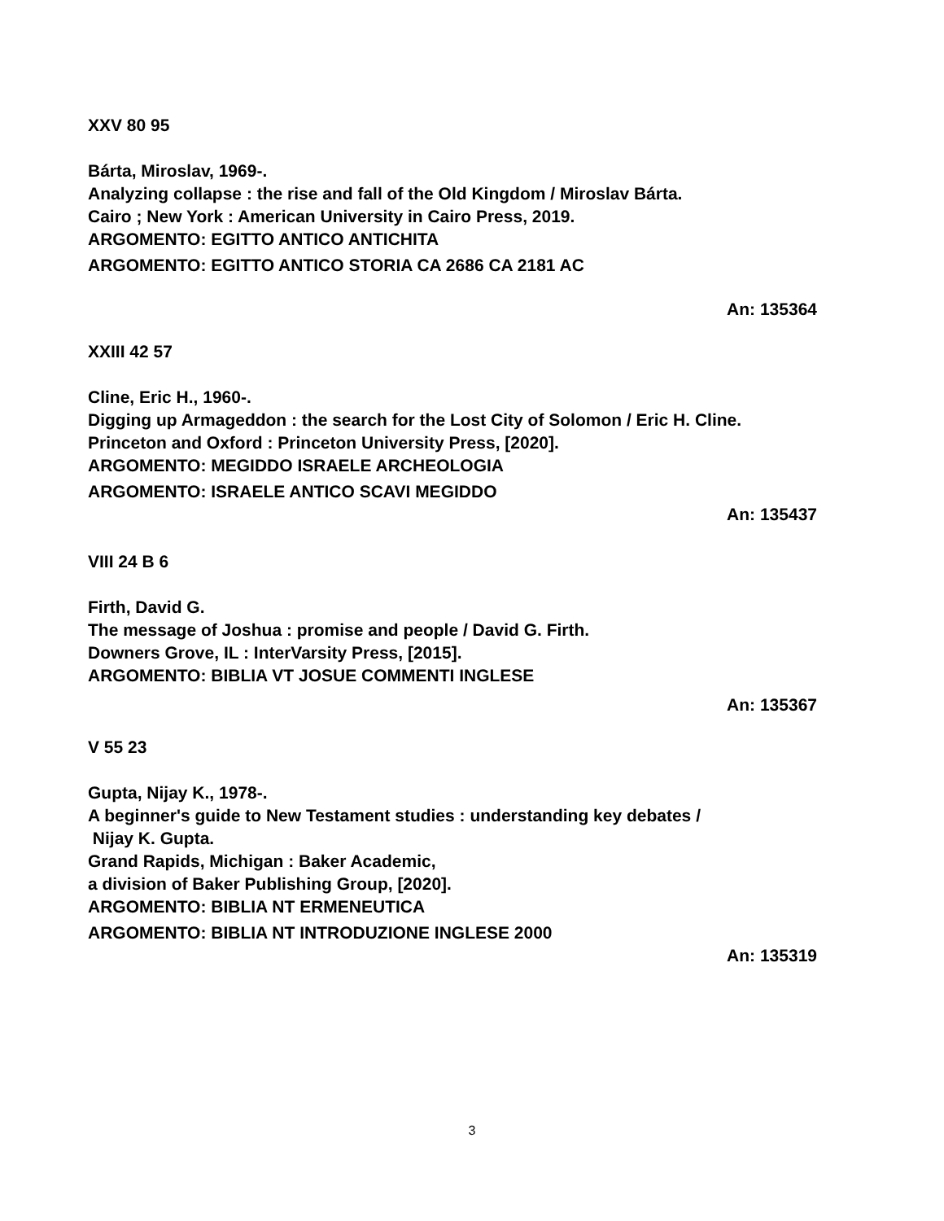XXV 80 95
Bárta, Miroslav, 1969-.
Analyzing collapse : the rise and fall of the Old Kingdom / Miroslav Bárta.
Cairo ; New York : American University in Cairo Press, 2019.
ARGOMENTO: EGITTO ANTICO ANTICHITA
ARGOMENTO: EGITTO ANTICO STORIA CA 2686 CA 2181 AC
An: 135364
XXIII 42 57
Cline, Eric H., 1960-.
Digging up Armageddon : the search for the Lost City of Solomon / Eric H. Cline.
Princeton and Oxford : Princeton University Press, [2020].
ARGOMENTO: MEGIDDO ISRAELE ARCHEOLOGIA
ARGOMENTO: ISRAELE ANTICO SCAVI MEGIDDO
An: 135437
VIII 24 B 6
Firth, David G.
The message of Joshua : promise and people / David G. Firth.
Downers Grove, IL : InterVarsity Press, [2015].
ARGOMENTO: BIBLIA VT JOSUE COMMENTI INGLESE
An: 135367
V 55 23
Gupta, Nijay K., 1978-.
A beginner's guide to New Testament studies : understanding key debates /
Nijay K. Gupta.
Grand Rapids, Michigan : Baker Academic,
a division of Baker Publishing Group, [2020].
ARGOMENTO: BIBLIA NT ERMENEUTICA
ARGOMENTO: BIBLIA NT INTRODUZIONE INGLESE 2000
An: 135319
3